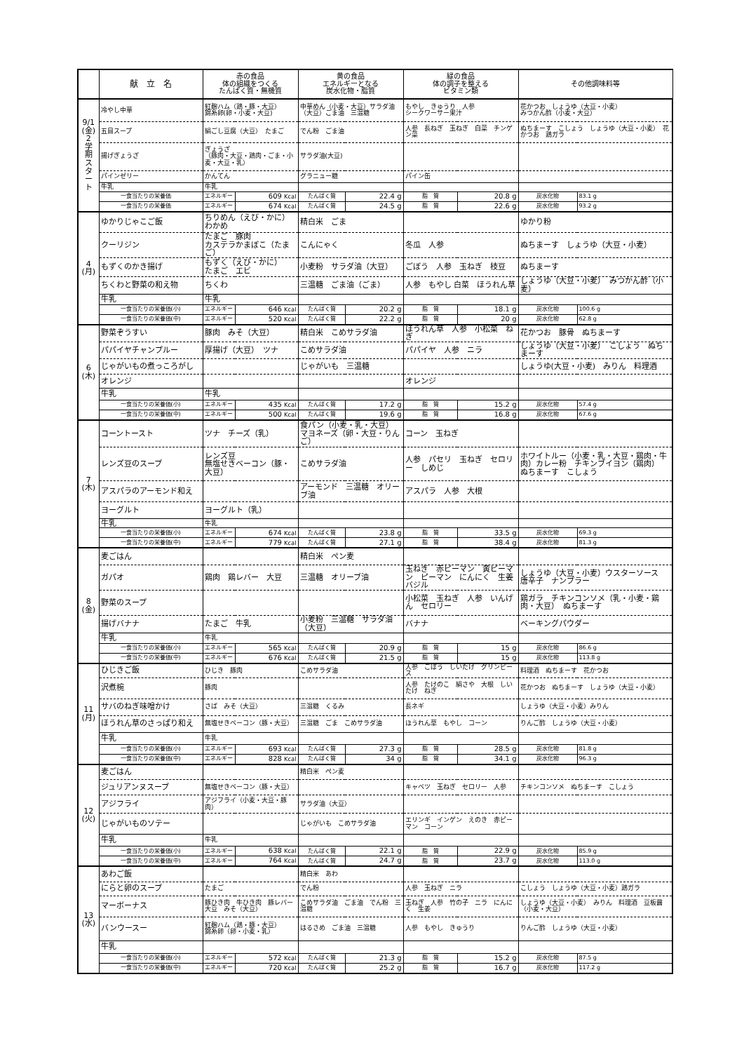| | 献 立 名 | 赤の食品 体の組織をつくる たんぱく質・無機質 | | 黄の食品 エネルギーとなる 炭水化物・脂質 | | 緑の食品 体の調子を整える ビタミン類 | | その他調味料等 | |
| --- | --- | --- | --- | --- | --- | --- | --- | --- | --- |
| 9/1 (金) 2 学 期 ス タ ー ト | 冷やし中華 | 紅麹ハム（鶏・豚・大豆） 錦糸卵(卵・小麦・大豆) | | 中華めん（小麦・大豆）サラダ油（大豆）ごま油 三温糖 | | もやし きゅうり 人参 シークワーサー果汁 | | 花かつお しょうゆ（大豆・小麦） みつかん酢（小麦・大豆） | |
| | 五目スープ | 絹ごし豆腐（大豆） たまご | | でん粉 ごま油 | | 人参 長ねぎ 玉ねぎ 白菜 チンゲン菜 | | ぬちまーす こしょう しょうゆ（大豆・小麦） 花かつお 鶏ガラ | |
| | 揚げぎょうざ | ぎょうざ （豚肉・大豆・鶏肉・ごま・小麦・大豆・乳） | | サラダ油(大豆) | | | | | |
| | パインゼリー | かんてん | | グラニュー糖 | | パイン缶 | | | |
| | 牛乳 | 牛乳 | | | | | | | |
| | 一食当たりの栄養価 | エネルギー | 609 Kcal | たんぱく質 | 22.4 g | 脂 質 | 20.8 g | 炭水化物 | 83.1 g |
| | 一食当たりの栄養価 | エネルギー | 674 Kcal | たんぱく質 | 24.5 g | 脂 質 | 22.6 g | 炭水化物 | 93.2 g |
| 4 (月) | ゆかりじゃこご飯 | ちりめん（えび・かに） わかめ | | 精白米 ごま | | | | ゆかり粉 | |
| | クーリジン | たまご 豚肉 カステラかまぼこ（たまご） | | こんにゃく | | 冬瓜 人参 | | ぬちまーす しょうゆ（大豆・小麦） | |
| | もずくのかき揚げ | もずく（えび・かに） たまご エビ | | 小麦粉 サラダ油（大豆） | | ごぼう 人参 玉ねぎ 枝豆 | | ぬちまーす | |
| | ちくわと野菜の和え物 | ちくわ | | 三温糖 ごま油（ごま） | | 人参 もやし 白菜 ほうれん草 | | しょうゆ（大豆・小麦） みつかん酢（小麦） | |
| | 牛乳 | 牛乳 | | | | | | | |
| | 一食当たりの栄養価(小) | エネルギー | 646 Kcal | たんぱく質 | 20.2 g | 脂 質 | 18.1 g | 炭水化物 | 100.6 g |
| | 一食当たりの栄養価(中) | エネルギー | 520 Kcal | たんぱく質 | 22.2 g | 脂 質 | 20 g | 炭水化物 | 62.8 g |
| 6 (木) | 野菜ぞうすい | 豚肉 みそ（大豆） | | 精白米 こめサラダ油 | | ほうれん草 人参 小松菜 ねぎ | | 花かつお 豚骨 ぬちまーす | |
| | パパイヤチャンプルー | 厚揚げ（大豆） ツナ | | こめサラダ油 | | パパイヤ 人参 ニラ | | しょうゆ（大豆・小麦） こしょう ぬちまーす | |
| | じゃがいもの煮っころがし | | | じゃがいも 三温糖 | | | | しょうゆ(大豆・小麦) みりん 料理酒 | |
| | オレンジ | | | | | オレンジ | | | |
| | 牛乳 | 牛乳 | | | | | | | |
| | 一食当たりの栄養価(小) | エネルギー | 435 Kcal | たんぱく質 | 17.2 g | 脂 質 | 15.2 g | 炭水化物 | 57.4 g |
| | 一食当たりの栄養価(中) | エネルギー | 500 Kcal | たんぱく質 | 19.6 g | 脂 質 | 16.8 g | 炭水化物 | 67.6 g |
| 7 (木) | コーントースト | ツナ チーズ（乳） | | 食パン（小麦・乳・大豆） マヨネーズ（卵・大豆・りんご） | | コーン 玉ねぎ | | | |
| | レンズ豆のスープ | レンズ豆 無塩せきベーコン（豚・大豆） | | こめサラダ油 | | 人参 パセリ 玉ねぎ セロリー しめじ | | ホワイトルー（小麦・乳・大豆・鶏肉・牛肉）カレー粉 チキンブイヨン（鶏肉） ぬちまーす こしょう | |
| | アスパラのアーモンド和え | | | アーモンド 三温糖 オリーブ油 | | アスパラ 人参 大根 | | | |
| | ヨーグルト | ヨーグルト（乳） | | | | | | | |
| | 牛乳 | 牛乳 | | | | | | | |
| | 一食当たりの栄養価(小) | エネルギー | 674 Kcal | たんぱく質 | 23.8 g | 脂 質 | 33.5 g | 炭水化物 | 69.3 g |
| | 一食当たりの栄養価(中) | エネルギー | 779 Kcal | たんぱく質 | 27.1 g | 脂 質 | 38.4 g | 炭水化物 | 81.3 g |
| 8 (金) | 麦ごはん | | | 精白米 ぺン麦 | | | | | |
| | ガパオ | 鶏肉 鶏レバー 大豆 | | 三温糖 オリーブ油 | | 玉ねぎ 赤ピーマン 黄ピーマン ピーマン にんにく 生姜 バジル | | しょうゆ（大豆・小麦）ウスターソース 唐辛子 ナンプラー | |
| | 野菜のスープ | | | | | 小松菜 玉ねぎ 人参 いんげん セロリー | | 鶏ガラ チキンコンソメ（乳・小麦・鶏肉・大豆） ぬちまーす | |
| | 揚げバナナ | たまご 牛乳 | | 小麦粉 三温糖 サラダ油（大豆） | | バナナ | | ベーキングパウダー | |
| | 牛乳 | 牛乳 | | | | | | | |
| | 一食当たりの栄養価(小) | エネルギー | 565 Kcal | たんぱく質 | 20.9 g | 脂 質 | 15 g | 炭水化物 | 86.6 g |
| | 一食当たりの栄養価(中) | エネルギー | 676 Kcal | たんぱく質 | 21.5 g | 脂 質 | 15 g | 炭水化物 | 113.8 g |
| 11 (月) | ひじきご飯 | ひじき 豚肉 | | こめサラダ油 | | 人参 ごぼう しいたけ グリンピース | | 料理酒 ぬちまーす 花かつお | |
| | 沢煮椀 | 豚肉 | | | | 人参 たけのこ 絹さや 大根 しいたけ ねぎ | | 花かつお ぬちまーす しょうゆ（大豆・小麦） | |
| | サバのねぎ味噌かけ | さば みそ（大豆） | | 三温糖 くるみ | | 長ネギ | | しょうゆ（大豆・小麦）みりん | |
| | ほうれん草のさっぱり和え | 無塩せきベーコン（豚・大豆） | | 三温糖 ごま こめサラダ油 | | ほうれん草 もやし コーン | | りんご酢 しょうゆ（大豆・小麦） | |
| | 牛乳 | 牛乳 | | | | | | | |
| | 一食当たりの栄養価(小) | エネルギー | 693 Kcal | たんぱく質 | 27.3 g | 脂 質 | 28.5 g | 炭水化物 | 81.8 g |
| | 一食当たりの栄養価(中) | エネルギー | 828 Kcal | たんぱく質 | 34 g | 脂 質 | 34.1 g | 炭水化物 | 96.3 g |
| 12 (火) | 麦ごはん | | | 精白米 ぺン麦 | | | | | |
| | ジュリアンヌスープ | 無塩せきベーコン（豚・大豆） | | | | キャベツ 玉ねぎ セロリー 人参 | | チキンコンソメ ぬちまーす こしょう | |
| | アジフライ | アジフライ（小麦・大豆・豚肉） | | サラダ油（大豆） | | | | | |
| | じゃがいものソテー | | | じゃがいも こめサラダ油 | | エリンギ インゲン えのき 赤ピーマン コーン | | | |
| | 牛乳 | 牛乳 | | | | | | | |
| | 一食当たりの栄養価(小) | エネルギー | 638 Kcal | たんぱく質 | 22.1 g | 脂 質 | 22.9 g | 炭水化物 | 85.9 g |
| | 一食当たりの栄養価(中) | エネルギー | 764 Kcal | たんぱく質 | 24.7 g | 脂 質 | 23.7 g | 炭水化物 | 113.0 g |
| 13 (水) | あわご飯 | | | 精白米 あわ | | | | | |
| | にらと卵のスープ | たまご | | でん粉 | | 人参 玉ねぎ ニラ | | こしょう しょうゆ（大豆・小麦）鶏ガラ | |
| | マーボーナス | 豚ひき肉 牛ひき肉 豚レバー 大豆 みそ（大豆） | | こめサラダ油 ごま油 でん粉 三温糖 | | 玉ねぎ 人参 竹の子 ニラ にんにく 生姜 | | しょうゆ（大豆・小麦） みりん 料理酒 豆板醤（小麦・大豆） | |
| | バンウースー | 紅麹ハム（鶏・豚・大豆） 錦糸卵（卵・小麦・乳） | | はるさめ ごま油 三温糖 | | 人参 もやし きゅうり | | りんご酢 しょうゆ（大豆・小麦） | |
| | 牛乳 | | | | | | | | |
| | 一食当たりの栄養価(小) | エネルギー | 572 Kcal | たんぱく質 | 21.3 g | 脂 質 | 15.2 g | 炭水化物 | 87.5 g |
| | 一食当たりの栄養価(中) | エネルギー | 720 Kcal | たんぱく質 | 25.2 g | 脂 質 | 16.7 g | 炭水化物 | 117.2 g |